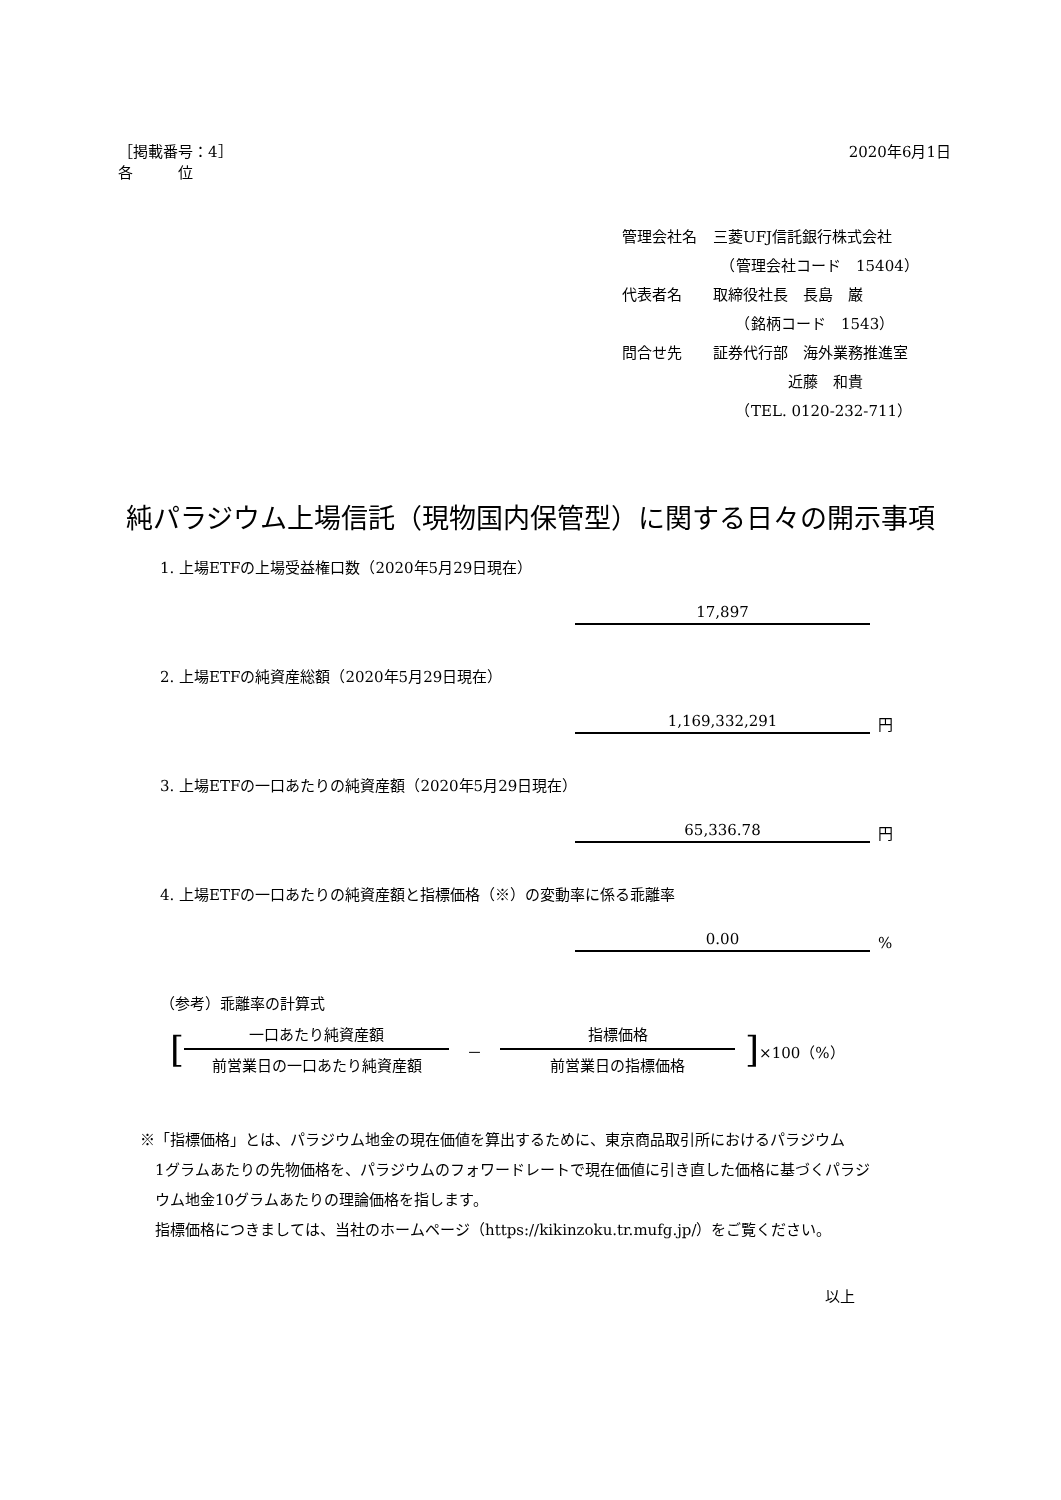［掲載番号：4］
各　　　位
2020年6月1日
| 管理会社名 | 三菱UFJ信託銀行株式会社 |
| | （管理会社コード 15404） |
| 代表者名 | 取締役社長 長島 巌 |
| | （銘柄コード 1543） |
| 問合せ先 | 証券代行部 海外業務推進室 |
| | 近藤 和貴 |
| | （TEL. 0120-232-711） |
純パラジウム上場信託（現物国内保管型）に関する日々の開示事項
1. 上場ETFの上場受益権口数（2020年5月29日現在）
17,897
2. 上場ETFの純資産総額（2020年5月29日現在）
1,169,332,291 円
3. 上場ETFの一口あたりの純資産額（2020年5月29日現在）
65,336.78 円
4. 上場ETFの一口あたりの純資産額と指標価格（※）の変動率に係る乖離率
0.00%
（参考）乖離率の計算式
[
一口あたり純資産額
前営業日の一口あたり純資産額
－
指標価格
前営業日の指標価格
] ×100（%）
※「指標価格」とは、パラジウム地金の現在価値を算出するために、東京商品取引所におけるパラジウム
　1グラムあたりの先物価格を、パラジウムのフォワードレートで現在価値に引き直した価格に基づくパラジ
　ウム地金10グラムあたりの理論価格を指します。
　指標価格につきましては、当社のホームページ（https://kikinzoku.tr.mufg.jp/）をご覧ください。
以上